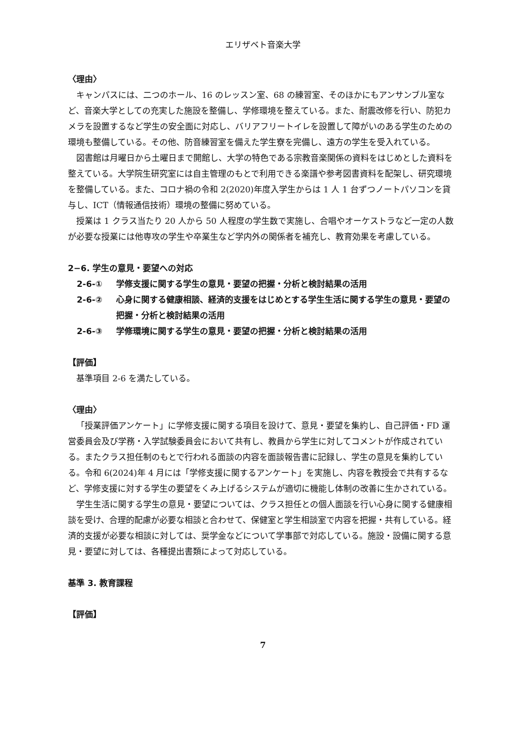エリザベト音楽大学
〈理由〉
キャンパスには、二つのホール、16 のレッスン室、68 の練習室、そのほかにもアンサンブル室など、音楽大学としての充実した施設を整備し、学修環境を整えている。また、耐震改修を行い、防犯カメラを設置するなど学生の安全面に対応し、バリアフリートイレを設置して障がいのある学生のための環境も整備している。その他、防音練習室を備えた学生寮を完備し、遠方の学生を受入れている。
図書館は月曜日から土曜日まで開館し、大学の特色である宗教音楽関係の資料をはじめとした資料を整えている。大学院生研究室には自主管理のもとで利用できる楽譜や参考図書資料を配架し、研究環境を整備している。また、コロナ禍の令和 2(2020)年度入学生からは 1 人 1 台ずつノートパソコンを貸与し、ICT（情報通信技術）環境の整備に努めている。
授業は 1 クラス当たり 20 人から 50 人程度の学生数で実施し、合唱やオーケストラなど一定の人数が必要な授業には他専攻の学生や卒業生など学内外の関係者を補充し、教育効果を考慮している。
2−6. 学生の意見・要望への対応
2-6-① 学修支援に関する学生の意見・要望の把握・分析と検討結果の活用
2-6-② 心身に関する健康相談、経済的支援をはじめとする学生生活に関する学生の意見・要望の把握・分析と検討結果の活用
2-6-③ 学修環境に関する学生の意見・要望の把握・分析と検討結果の活用
【評価】
基準項目 2-6 を満たしている。
〈理由〉
「授業評価アンケート」に学修支援に関する項目を設けて、意見・要望を集約し、自己評価・FD 運営委員会及び学務・入学試験委員会において共有し、教員から学生に対してコメントが作成されている。またクラス担任制のもとで行われる面談の内容を面談報告書に記録し、学生の意見を集約している。令和 6(2024)年 4 月には「学修支援に関するアンケート」を実施し、内容を教授会で共有するなど、学修支援に対する学生の要望をくみ上げるシステムが適切に機能し体制の改善に生かされている。
学生生活に関する学生の意見・要望については、クラス担任との個人面談を行い心身に関する健康相談を受け、合理的配慮が必要な相談と合わせて、保健室と学生相談室で内容を把握・共有している。経済的支援が必要な相談に対しては、奨学金などについて学事部で対応している。施設・設備に関する意見・要望に対しては、各種提出書類によって対応している。
基準 3. 教育課程
【評価】
7